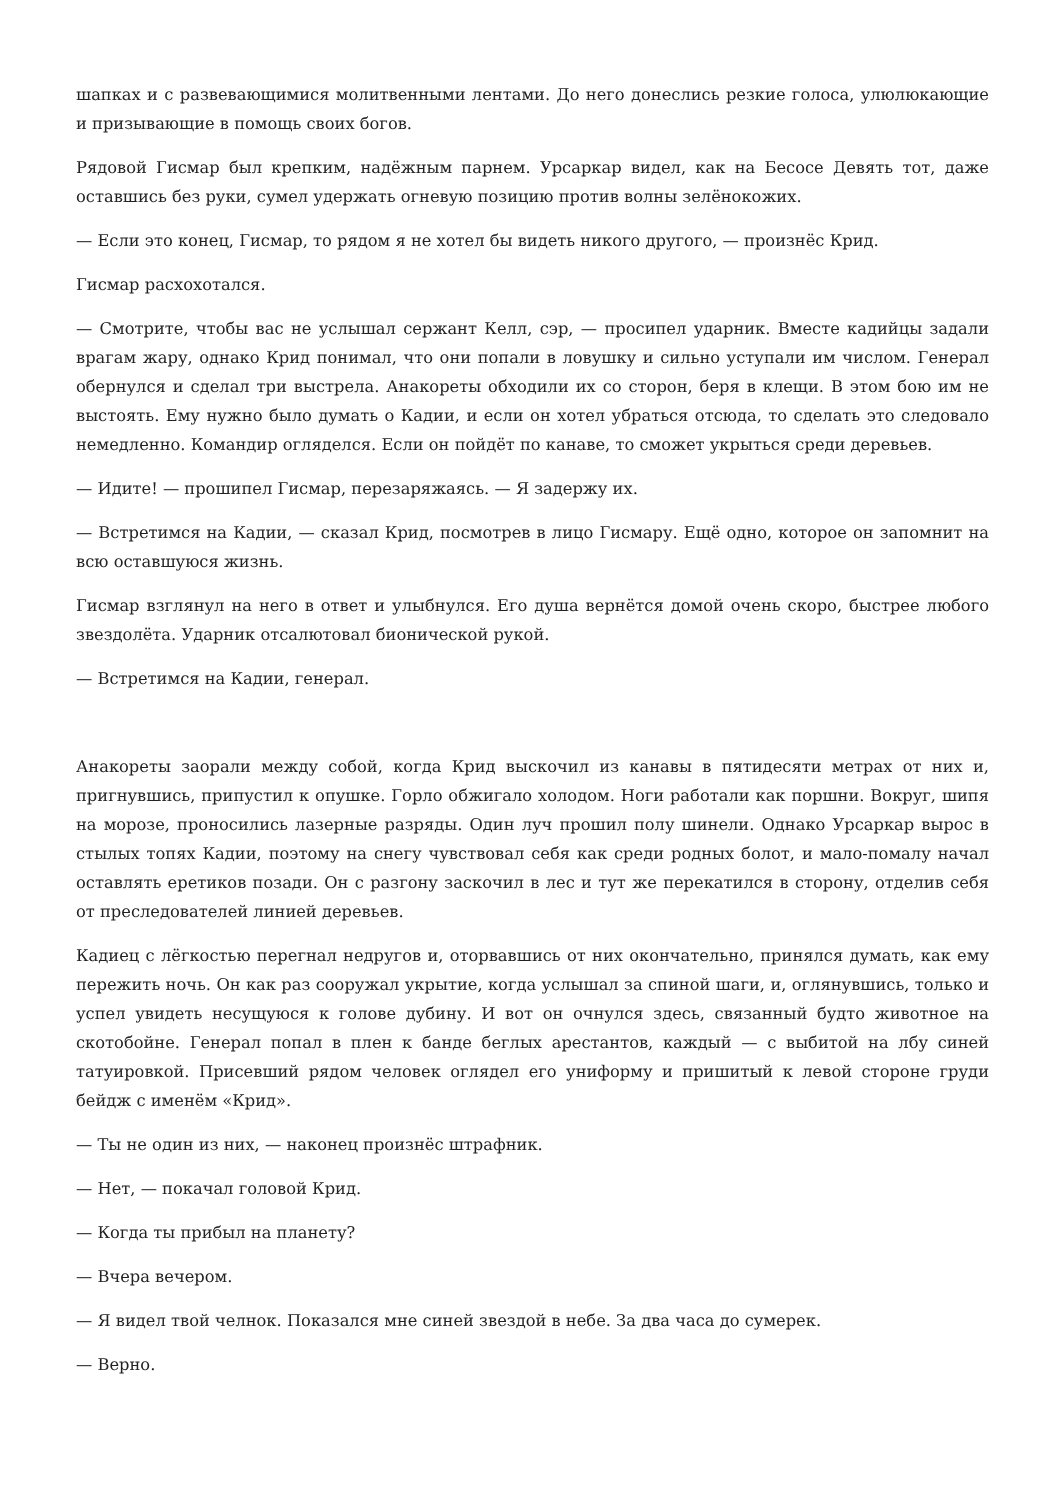шапках и с развевающимися молитвенными лентами. До него донеслись резкие голоса, улюлюкающие и призывающие в помощь своих богов.
Рядовой Гисмар был крепким, надёжным парнем. Урсаркар видел, как на Бесосе Девять тот, даже оставшись без руки, сумел удержать огневую позицию против волны зелёнокожих.
— Если это конец, Гисмар, то рядом я не хотел бы видеть никого другого, — произнёс Крид.
Гисмар расхохотался.
— Смотрите, чтобы вас не услышал сержант Келл, сэр, — просипел ударник. Вместе кадийцы задали врагам жару, однако Крид понимал, что они попали в ловушку и сильно уступали им числом. Генерал обернулся и сделал три выстрела. Анакореты обходили их со сторон, беря в клещи. В этом бою им не выстоять. Ему нужно было думать о Кадии, и если он хотел убраться отсюда, то сделать это следовало немедленно. Командир огляделся. Если он пойдёт по канаве, то сможет укрыться среди деревьев.
— Идите! — прошипел Гисмар, перезаряжаясь. — Я задержу их.
— Встретимся на Кадии, — сказал Крид, посмотрев в лицо Гисмару. Ещё одно, которое он запомнит на всю оставшуюся жизнь.
Гисмар взглянул на него в ответ и улыбнулся. Его душа вернётся домой очень скоро, быстрее любого звездолёта. Ударник отсалютовал бионической рукой.
— Встретимся на Кадии, генерал.
Анакореты заорали между собой, когда Крид выскочил из канавы в пятидесяти метрах от них и, пригнувшись, припустил к опушке. Горло обжигало холодом. Ноги работали как поршни. Вокруг, шипя на морозе, проносились лазерные разряды. Один луч прошил полу шинели. Однако Урсаркар вырос в стылых топях Кадии, поэтому на снегу чувствовал себя как среди родных болот, и мало-помалу начал оставлять еретиков позади. Он с разгону заскочил в лес и тут же перекатился в сторону, отделив себя от преследователей линией деревьев.
Кадиец с лёгкостью перегнал недругов и, оторвавшись от них окончательно, принялся думать, как ему пережить ночь. Он как раз сооружал укрытие, когда услышал за спиной шаги, и, оглянувшись, только и успел увидеть несущуюся к голове дубину. И вот он очнулся здесь, связанный будто животное на скотобойне. Генерал попал в плен к банде беглых арестантов, каждый — с выбитой на лбу синей татуировкой. Присевший рядом человек оглядел его униформу и пришитый к левой стороне груди бейдж с именём «Крид».
— Ты не один из них, — наконец произнёс штрафник.
— Нет, — покачал головой Крид.
— Когда ты прибыл на планету?
— Вчера вечером.
— Я видел твой челнок. Показался мне синей звездой в небе. За два часа до сумерек.
— Верно.